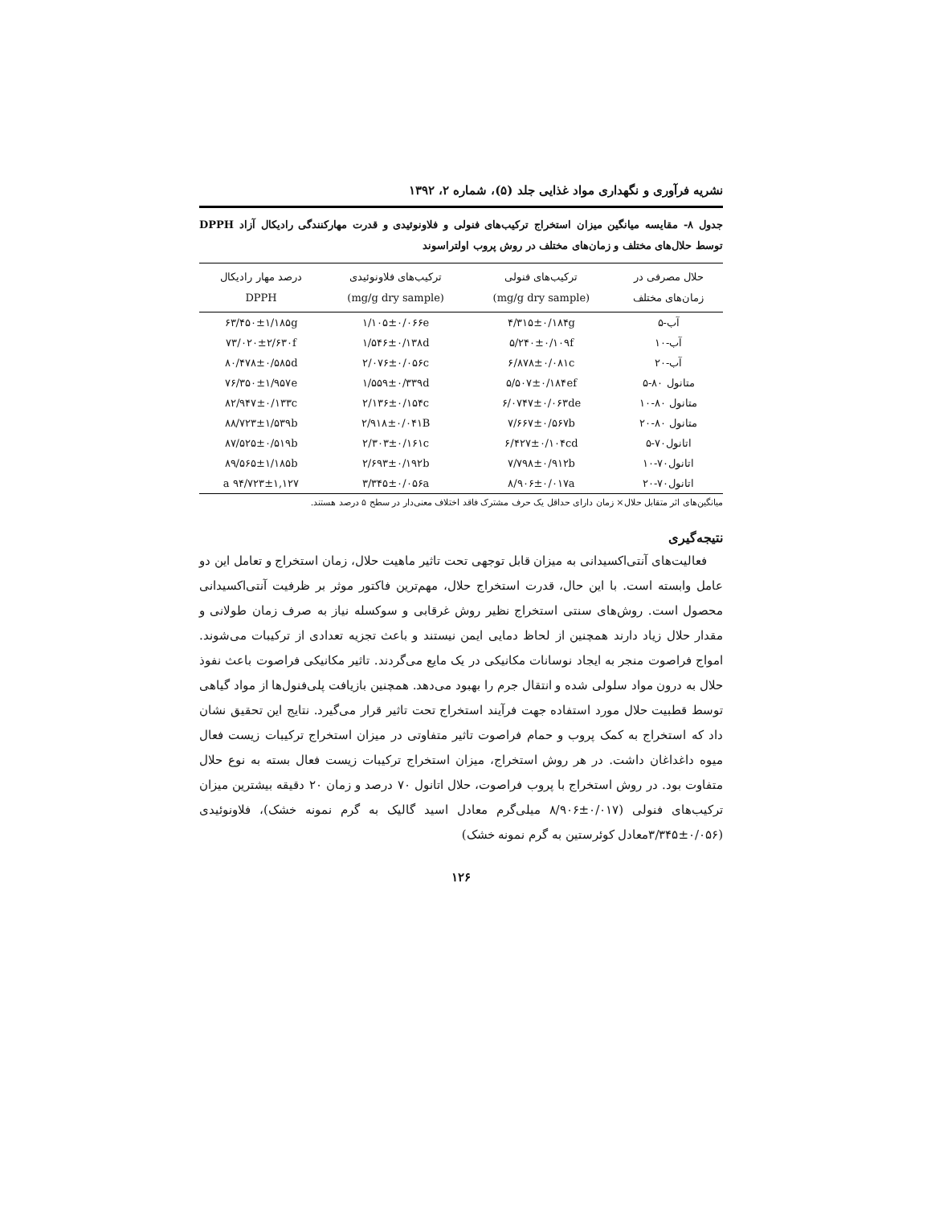نشریه فرآوری و نگهداری مواد غذایی جلد (۵)، شماره ۲، ۱۳۹۲
جدول ۸- مقایسه میانگین میزان استخراج ترکیب‌های فنولی و فلاونوئیدی و قدرت مهارکنندگی رادیکال آزاد DPPH توسط حلال‌های مختلف و زمان‌های مختلف در روش پروب اولتراسوند
| حلال مصرفی در زمان‌های مختلف | ترکیب‌های فنولی (mg/g dry sample) | ترکیب‌های فلاونوئیدی (mg/g dry sample) | درصد مهار رادیکال DPPH |
| --- | --- | --- | --- |
| آب-۵ | ۴/۳۱۵±۰/۱۸۴g | ۱/۱۰۵±۰/۰۶۶e | ۶۳/۴۵۰±۱/۱۸۵g |
| آب-۱۰ | ۵/۲۴۰±۰/۱۰۹f | ۱/۵۴۶±۰/۱۳۸d | ۷۳/۰۲۰±۲/۶۳۰f |
| آب-۲۰ | ۶/۸۷۸±۰/۰۸۱c | ۲/۰۷۶±۰/۰۵۶c | ۸۰/۴۷۸±۰/۵۸۵d |
| متانول ۸۰-۵ | ۵/۵۰۷±۰/۱۸۴ef | ۱/۵۵۹±۰/۳۳۹d | ۷۶/۳۵۰±۱/۹۵۷e |
| متانول ۸۰-۱۰ | ۶/۰۷۴۷±۰/۰۶۳de | ۲/۱۳۶±۰/۱۵۴c | ۸۲/۹۴۷±۰/۱۳۳c |
| متانول ۸۰-۲۰ | ۷/۶۶۷±۰/۵۶۷b | ۲/۹۱۸±۰/۰۴۱B | ۸۸/۷۲۳±۱/۵۳۹b |
| اتانول۷۰-۵ | ۶/۴۲۷±۰/۱۰۴cd | ۲/۳۰۳±۰/۱۶۱c | ۸۷/۵۲۵±۰/۵۱۹b |
| اتانول۷۰-۱۰ | ۷/۷۹۸±۰/۹۱۲b | ۲/۶۹۳±۰/۱۹۲b | ۸۹/۵۶۵±۱/۱۸۵b |
| اتانول۷۰-۲۰ | ۸/۹۰۶±۰/۰۱۷a | ۳/۳۴۵±۰/۰۵۶a | ۹۴/۷۲۳±۱,۱۲۷ a |
میانگین‌های اثر متقابل حلال× زمان دارای حداقل یک حرف مشترک فاقد اختلاف معنی‌دار در سطح ۵ درصد هستند.
نتیجه‌گیری
فعالیت‌های آنتی‌اکسیدانی به میزان قابل توجهی تحت تاثیر ماهیت حلال، زمان استخراج و تعامل این دو عامل وابسته است. با این حال، قدرت استخراج حلال، مهم‌ترین فاکتور موثر بر ظرفیت آنتی‌اکسیدانی محصول است. روش‌های سنتی استخراج نظیر روش غرقابی و سوکسله نیاز به صرف زمان طولانی و مقدار حلال زیاد دارند همچنین از لحاظ دمایی ایمن نیستند و باعث تجزیه تعدادی از ترکیبات می‌شوند. امواج فراصوت منجر به ایجاد نوسانات مکانیکی در یک مایع می‌گردند. تاثیر مکانیکی فراصوت باعث نفوذ حلال به درون مواد سلولی شده و انتقال جرم را بهبود می‌دهد. همچنین بازیافت پلی‌فنول‌ها از مواد گیاهی توسط قطبیت حلال مورد استفاده جهت فرآیند استخراج تحت تاثیر قرار می‌گیرد. نتایج این تحقیق نشان داد که استخراج به کمک پروب و حمام فراصوت تاثیر متفاوتی در میزان استخراج ترکیبات زیست فعال میوه داغداغان داشت. در هر روش استخراج، میزان استخراج ترکیبات زیست فعال بسته به نوع حلال متفاوت بود. در روش استخراج با پروب فراصوت، حلال اتانول ۷۰ درصد و زمان ۲۰ دقیقه بیشترین میزان ترکیب‌های فنولی (۰/۰۱۷±۸/۹۰۶ میلی‌گرم معادل اسید گالیک به گرم نمونه خشک)، فلاونوئیدی (۰/۰۵۶±۳/۳۴۵معادل کوئرستین به گرم نمونه خشک)
۱۲۶